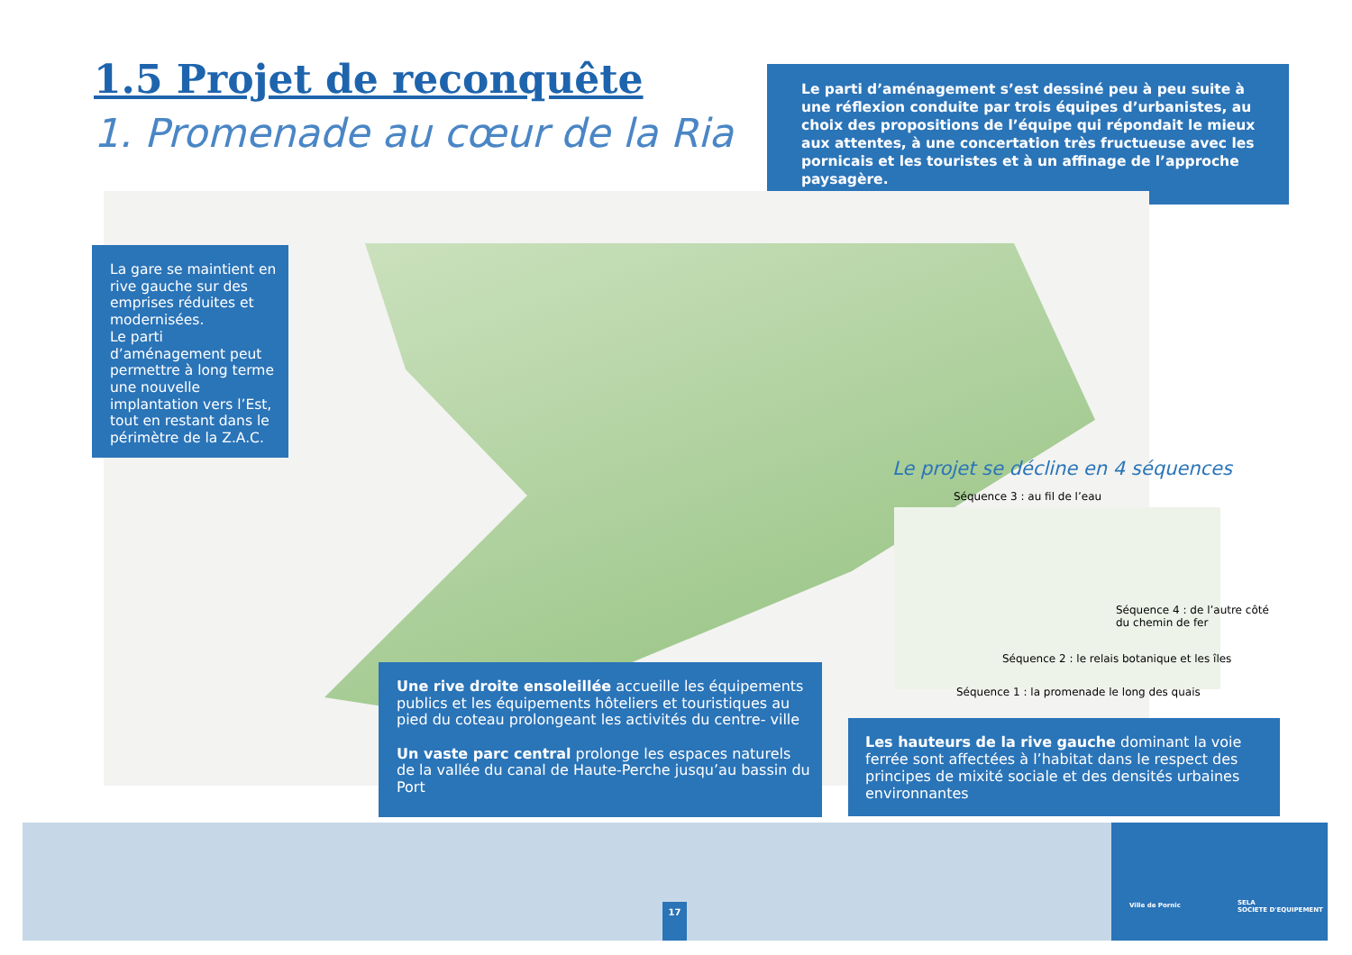1.5 Projet de reconquête
1. Promenade au cœur de la Ria
Le parti d’aménagement s’est dessiné peu à peu suite à une réflexion conduite par trois équipes d’urbanistes, au choix des propositions de l’équipe qui répondait le mieux aux attentes, à une concertation très fructueuse avec les pornicais et les touristes et à un affinage de l’approche paysagère.
La gare se maintient en rive gauche sur des emprises réduites et modernisées.
Le parti d’aménagement peut permettre à long terme une nouvelle implantation vers l’Est, tout en restant dans le périmètre de la Z.A.C.
Le projet se décline en 4 séquences
Séquence 3 : au fil de l’eau
Séquence 4 : de l’autre côté
du chemin de fer
Séquence 2 : le relais botanique et les îles
Séquence 1 : la promenade le long des quais
Une rive droite ensoleillée accueille les équipements publics et les équipements hôteliers et touristiques au pied du coteau prolongeant les activités du centre- ville
Un vaste parc central prolonge les espaces naturels de la vallée du canal de Haute-Perche jusqu’au bassin du Port
Les hauteurs de la rive gauche dominant la voie ferrée sont affectées à l’habitat dans le respect des principes de mixité sociale et des densités urbaines environnantes
17
Ville de Pornic
SELA
SOCIETE D'EQUIPEMENT